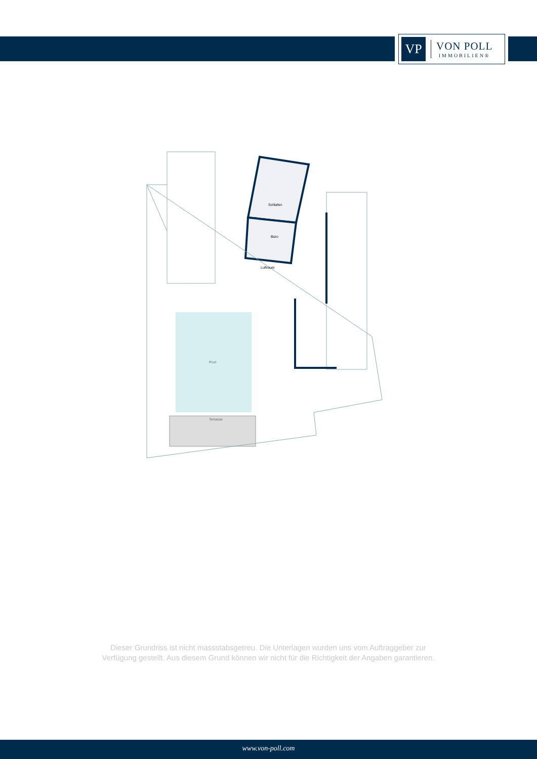VP
VON POLL
IMMOBILIEN®
Schlafen
Büro
Luftraum
Pool
Terrasse
Dieser Grundriss ist nicht massstabsgetreu. Die Unterlagen wurden uns vom Auftraggeber zur Verfügung gestellt. Aus diesem Grund können wir nicht für die Richtigkeit der Angaben garantieren.
www.von-poll.com